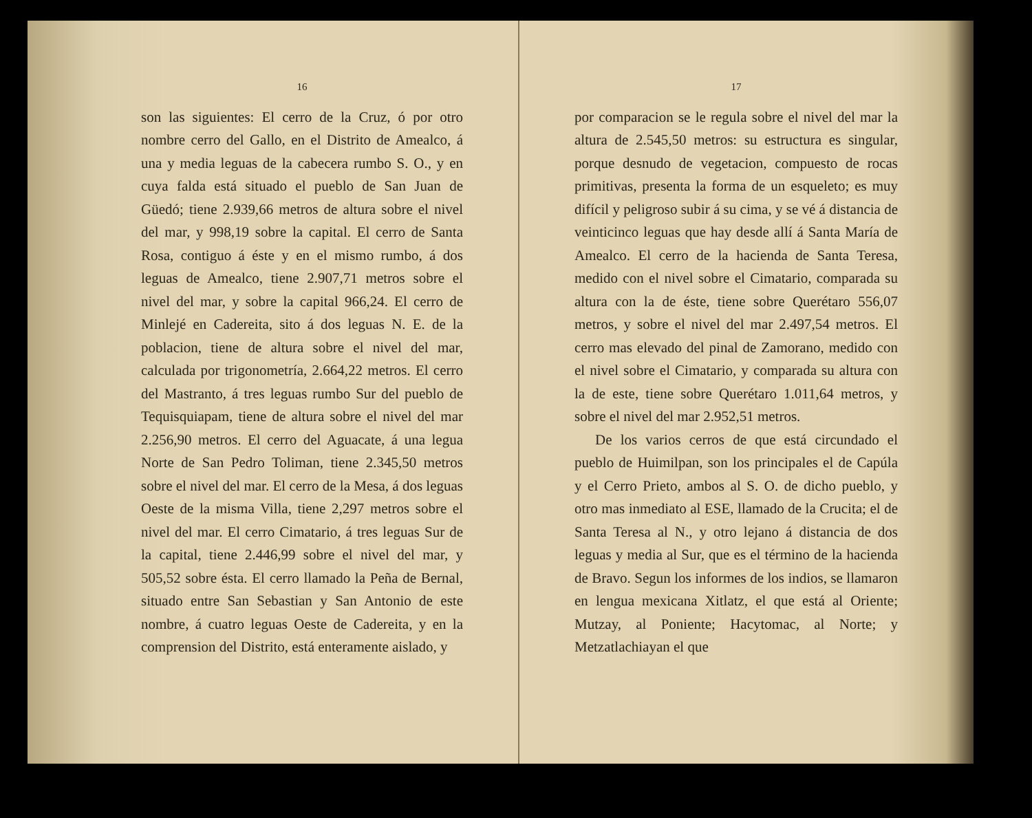16
son las siguientes: El cerro de la Cruz, ó por otro nombre cerro del Gallo, en el Distrito de Amealco, á una y media leguas de la cabecera rumbo S. O., y en cuya falda está situado el pueblo de San Juan de Güedó; tiene 2.939,66 metros de altura sobre el nivel del mar, y 998,19 sobre la capital. El cerro de Santa Rosa, contiguo á éste y en el mismo rumbo, á dos leguas de Amealco, tiene 2.907,71 metros sobre el nivel del mar, y sobre la capital 966,24. El cerro de Minlejé en Cadereita, sito á dos leguas N. E. de la poblacion, tiene de altura sobre el nivel del mar, calculada por trigonometría, 2.664,22 metros. El cerro del Mastranto, á tres leguas rumbo Sur del pueblo de Tequisquiapam, tiene de altura sobre el nivel del mar 2.256,90 metros. El cerro del Aguacate, á una legua Norte de San Pedro Toliman, tiene 2.345,50 metros sobre el nivel del mar. El cerro de la Mesa, á dos leguas Oeste de la misma Villa, tiene 2,297 metros sobre el nivel del mar. El cerro Cimatario, á tres leguas Sur de la capital, tiene 2.446,99 sobre el nivel del mar, y 505,52 sobre ésta. El cerro llamado la Peña de Bernal, situado entre San Sebastian y San Antonio de este nombre, á cuatro leguas Oeste de Cadereita, y en la comprension del Distrito, está enteramente aislado, y
17
por comparacion se le regula sobre el nivel del mar la altura de 2.545,50 metros: su estructura es singular, porque desnudo de vegetacion, compuesto de rocas primitivas, presenta la forma de un esqueleto; es muy difícil y peligroso subir á su cima, y se vé á distancia de veinticinco leguas que hay desde allí á Santa María de Amealco. El cerro de la hacienda de Santa Teresa, medido con el nivel sobre el Cimatario, comparada su altura con la de éste, tiene sobre Querétaro 556,07 metros, y sobre el nivel del mar 2.497,54 metros. El cerro mas elevado del pinal de Zamorano, medido con el nivel sobre el Cimatario, y comparada su altura con la de este, tiene sobre Querétaro 1.011,64 metros, y sobre el nivel del mar 2.952,51 metros.
De los varios cerros de que está circundado el pueblo de Huimilpan, son los principales el de Capúla y el Cerro Prieto, ambos al S. O. de dicho pueblo, y otro mas inmediato al ESE, llamado de la Crucita; el de Santa Teresa al N., y otro lejano á distancia de dos leguas y media al Sur, que es el término de la hacienda de Bravo. Segun los informes de los indios, se llamaron en lengua mexicana Xitlatz, el que está al Oriente; Mutzay, al Poniente; Hacytomac, al Norte; y Metzatlachiayan el que